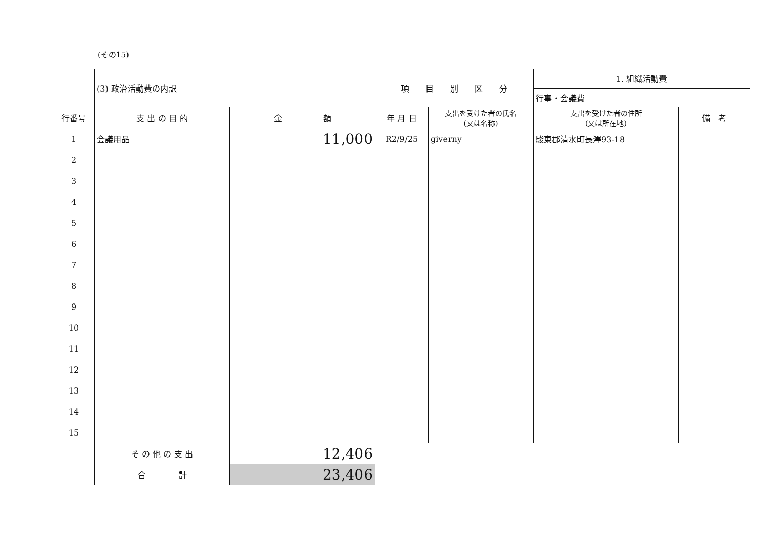(その15)
| | (3) 政治活動費の内訳 | | 項 目 別 区 分 | | 1. 組織活動費 | |
| | | | | | 行事・会議費 | |
| 行番号 | 支 出 の 目 的 | 金 額 | 年 月 日 | 支出を受けた者の氏名 (又は名称) | 支出を受けた者の住所 (又は所在地) | 備 考 |
| 1 | 会議用品 | 11,000 | R2/9/25 | giverny | 駿東郡清水町長澤93-18 | |
| 2 | | | | | | |
| 3 | | | | | | |
| 4 | | | | | | |
| 5 | | | | | | |
| 6 | | | | | | |
| 7 | | | | | | |
| 8 | | | | | | |
| 9 | | | | | | |
| 10 | | | | | | |
| 11 | | | | | | |
| 12 | | | | | | |
| 13 | | | | | | |
| 14 | | | | | | |
| 15 | | | | | | |
| | そ の 他 の 支 出 | 12,406 | | | | |
| | 合 計 | 23,406 | | | | |